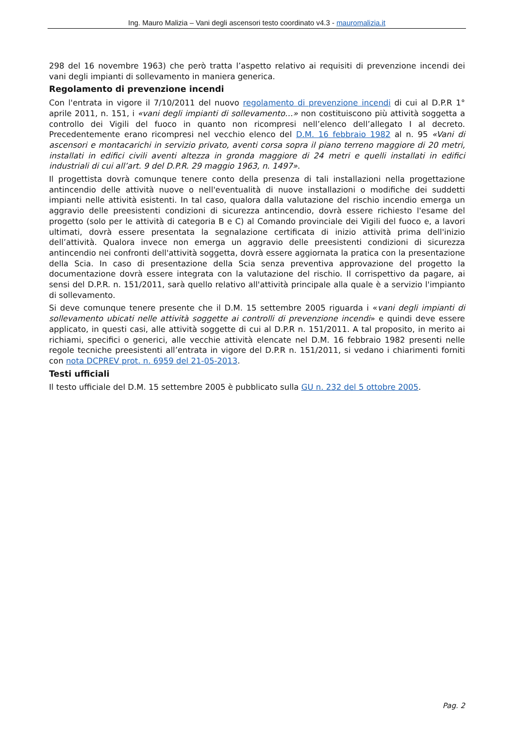Ing. Mauro Malizia – Vani degli ascensori testo coordinato v4.3 - mauromalizia.it
298 del 16 novembre 1963) che però tratta l’aspetto relativo ai requisiti di prevenzione incendi dei vani degli impianti di sollevamento in maniera generica.
Regolamento di prevenzione incendi
Con l'entrata in vigore il 7/10/2011 del nuovo regolamento di prevenzione incendi di cui al D.P.R 1° aprile 2011, n. 151, i «vani degli impianti di sollevamento…» non costituiscono più attività soggetta a controllo dei Vigili del fuoco in quanto non ricompresi nell’elenco dell’allegato I al decreto. Precedentemente erano ricompresi nel vecchio elenco del D.M. 16 febbraio 1982 al n. 95 «Vani di ascensori e montacarichi in servizio privato, aventi corsa sopra il piano terreno maggiore di 20 metri, installati in edifici civili aventi altezza in gronda maggiore di 24 metri e quelli installati in edifici industriali di cui all’art. 9 del D.P.R. 29 maggio 1963, n. 1497».
Il progettista dovrà comunque tenere conto della presenza di tali installazioni nella progettazione antincendio delle attività nuove o nell'eventualità di nuove installazioni o modifiche dei suddetti impianti nelle attività esistenti. In tal caso, qualora dalla valutazione del rischio incendio emerga un aggravio delle preesistenti condizioni di sicurezza antincendio, dovrà essere richiesto l'esame del progetto (solo per le attività di categoria B e C) al Comando provinciale dei Vigili del fuoco e, a lavori ultimati, dovrà essere presentata la segnalazione certificata di inizio attività prima dell'inizio dell’attività. Qualora invece non emerga un aggravio delle preesistenti condizioni di sicurezza antincendio nei confronti dell'attività soggetta, dovrà essere aggiornata la pratica con la presentazione della Scia. In caso di presentazione della Scia senza preventiva approvazione del progetto la documentazione dovrà essere integrata con la valutazione del rischio. Il corrispettivo da pagare, ai sensi del D.P.R. n. 151/2011, sarà quello relativo all'attività principale alla quale è a servizio l'impianto di sollevamento.
Si deve comunque tenere presente che il D.M. 15 settembre 2005 riguarda i «vani degli impianti di sollevamento ubicati nelle attività soggette ai controlli di prevenzione incendi» e quindi deve essere applicato, in questi casi, alle attività soggette di cui al D.P.R n. 151/2011. A tal proposito, in merito ai richiami, specifici o generici, alle vecchie attività elencate nel D.M. 16 febbraio 1982 presenti nelle regole tecniche preesistenti all’entrata in vigore del D.P.R n. 151/2011, si vedano i chiarimenti forniti con nota DCPREV prot. n. 6959 del 21-05-2013.
Testi ufficiali
Il testo ufficiale del D.M. 15 settembre 2005 è pubblicato sulla GU n. 232 del 5 ottobre 2005.
Pag. 2